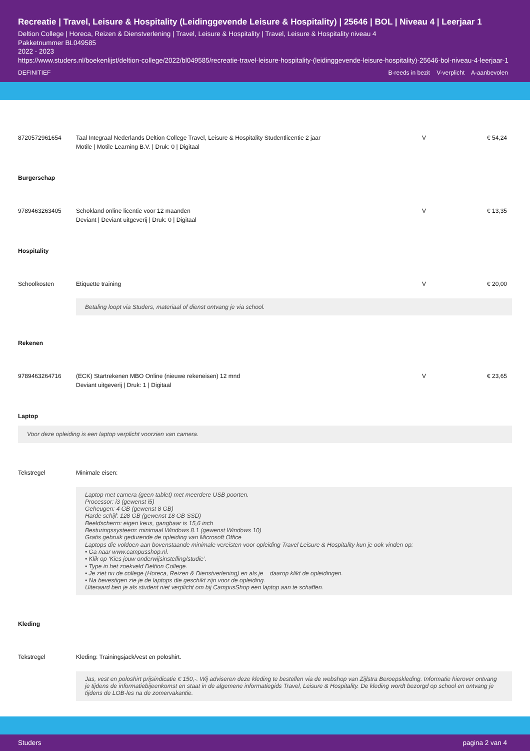Recreatie | Travel, Leisure & Hospitality (Leidinggevende Leisure & Hospitality) | 25646 | BOL | Niveau 4 | Leerjaar 1
Deltion College | Horeca, Reizen & Dienstverlening | Travel, Leisure & Hospitality | Travel, Leisure & Hospitality niveau 4
Pakketnummer BL049585
2022 - 2023
https://www.studers.nl/boekenlijst/deltion-college/2022/bl049585/recreatie-travel-leisure-hospitality-(leidinggevende-leisure-hospitality)-25646-bol-niveau-4-leerjaar-1
DEFINITIEF B-reeds in bezit V-verplicht A-aanbevolen
| 8720572961654 | Taal Integraal Nederlands Deltion College Travel, Leisure & Hospitality Studentlicentie 2 jaar Motile / Motile Learning B.V. / Druk: 0 / Digitaal | V | € 54,24 |
Burgerschap
| 9789463263405 | Schokland online licentie voor 12 maanden Deviant / Deviant uitgeverij / Druk: 0 / Digitaal | V | € 13,35 |
Hospitality
| Schoolkosten | Etiquette training | V | € 20,00 |
| | Betaling loopt via Studers, materiaal of dienst ontvang je via school. | | |
Rekenen
| 9789463264716 | (ECK) Startrekenen MBO Online (nieuwe rekeneisen) 12 mnd Deviant uitgeverij / Druk: 1 / Digitaal | V | € 23,65 |
Laptop
Voor deze opleiding is een laptop verplicht voorzien van camera.
| Tekstregel | Minimale eisen: |
| | Laptop met camera (geen tablet) met meerdere USB poorten. Processor: i3 (gewenst i5) Geheugen: 4 GB (gewenst 8 GB) Harde schijf: 128 GB (gewenst 18 GB SSD) Beeldscherm: eigen keus, gangbaar is 15,6 inch Besturingssysteem: minimaal Windows 8.1 (gewenst Windows 10) Gratis gebruik gedurende de opleiding van Microsoft Office Laptops die voldoen aan bovenstaande minimale vereisten voor opleiding Travel Leisure & Hospitality kun je ook vinden op: • Ga naar www.campusshop.nl. • Klik op ‘Kies jouw onderwijsinstelling/studie’. • Type in het zoekveld Deltion College. • Je ziet nu de college (Horeca, Reizen & Dienstverlening) en als je daarop klikt de opleidingen. • Na bevestigen zie je de laptops die geschikt zijn voor de opleiding. Uiteraard ben je als student niet verplicht om bij CampusShop een laptop aan te schaffen. |
Kleding
| Tekstregel | Kleding: Trainingsjack/vest en poloshirt. |
| | Jas, vest en poloshirt prijsindicatie € 150,-. Wij adviseren deze kleding te bestellen via de webshop van Zijlstra Beroepskleding. Informatie hierover ontvang je tijdens de informatiebijeenkomst en staat in de algemene informatiegids Travel, Leisure & Hospitality. De kleding wordt bezorgd op school en ontvang je tijdens de LOB-les na de zomervakantie. |
Studers pagina 2 van 4